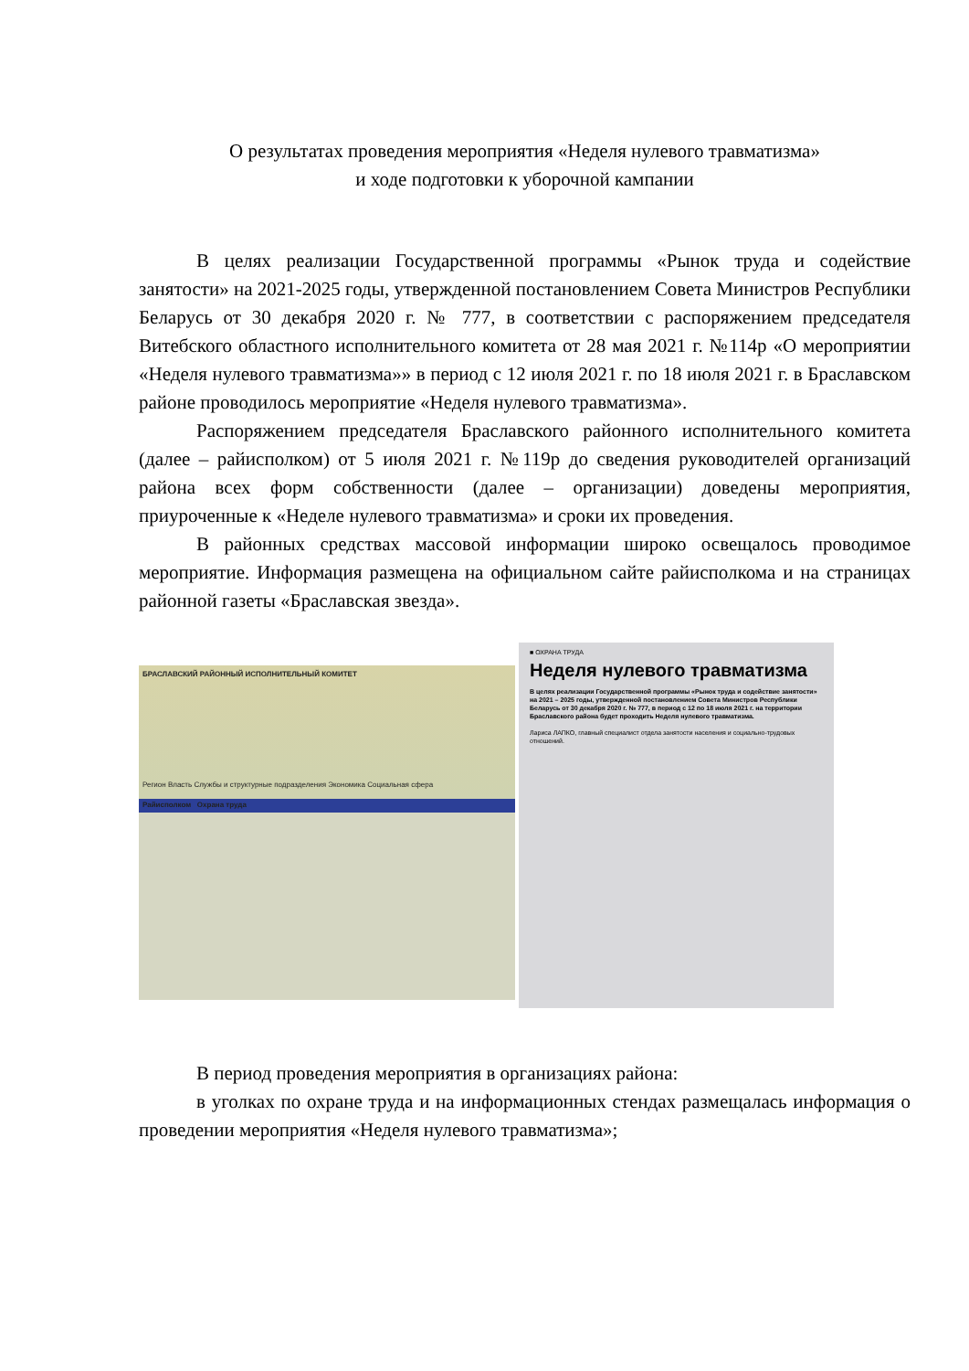О результатах проведения мероприятия «Неделя нулевого травматизма»
и ходе подготовки к уборочной кампании
В целях реализации Государственной программы «Рынок труда и содействие занятости» на 2021-2025 годы, утвержденной постановлением Совета Министров Республики Беларусь от 30 декабря 2020 г. № 777, в соответствии с распоряжением председателя Витебского областного исполнительного комитета от 28 мая 2021 г. №114р «О мероприятии «Неделя нулевого травматизма»» в период с 12 июля 2021 г. по 18 июля 2021 г. в Браславском районе проводилось мероприятие «Неделя нулевого травматизма».
Распоряжением председателя Браславского районного исполнительного комитета (далее – райисполком) от 5 июля 2021 г. №119р до сведения руководителей организаций района всех форм собственности (далее – организации) доведены мероприятия, приуроченные к «Неделе нулевого травматизма» и сроки их проведения.
В районных средствах массовой информации широко освещалось проводимое мероприятие. Информация размещена на официальном сайте райисполкома и на страницах районной газеты «Браславская звезда».
БРАСЛАВСКИЙ РАЙОННЫЙ ИСПОЛНИТЕЛЬНЫЙ КОМИТЕТ
Регион Власть Службы и структурные подразделения Экономика Социальная сфера
Райисполком Охрана труда
■ ОХРАНА ТРУДА
Неделя нулевого травматизма
В целях реализации Государственной программы «Рынок труда и содействие занятости» на 2021 – 2025 годы, утвержденной постановлением Совета Министров Республики Беларусь от 30 декабря 2020 г. № 777, в период с 12 по 18 июля 2021 г. на территории Браславского района будет проходить Неделя нулевого травматизма.
Лариса ЛАПКО, главный специалист отдела занятости населения и социально-трудовых отношений.
В период проведения мероприятия в организациях района:
в уголках по охране труда и на информационных стендах размещалась информация о проведении мероприятия «Неделя нулевого травматизма»;